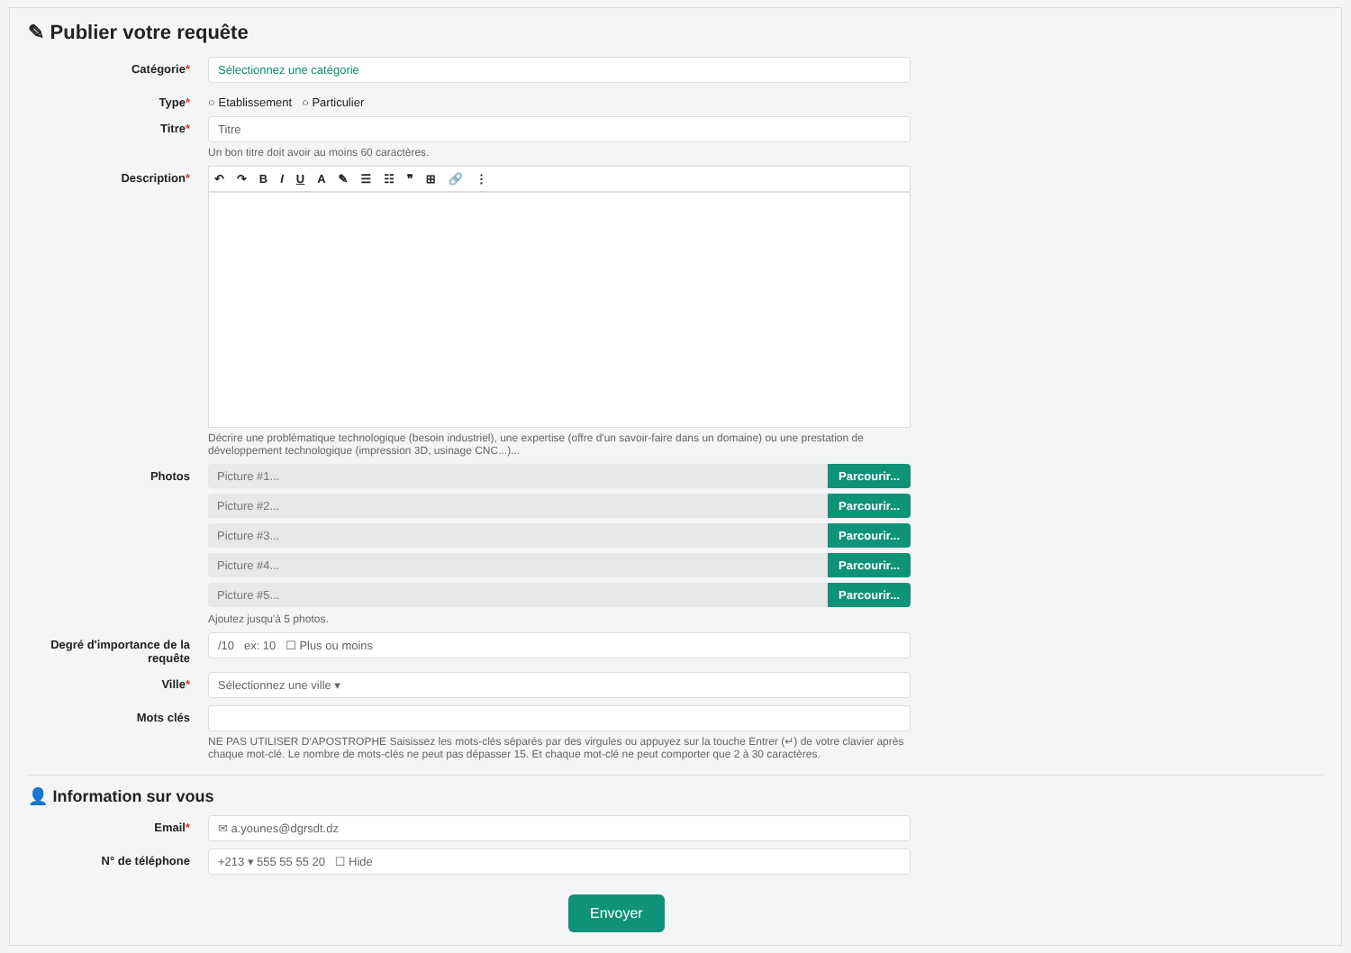✎ Publier votre requête
Catégorie* Sélectionnez une catégorie
Type* ○ Etablissement ○ Particulier
Titre* Titre
Un bon titre doit avoir au moins 60 caractères.
Description* ↶ ↷ BIUA ✎ ☰ ☷ ❞ ⊞ 🔗 ⋮
Décrire une problématique technologique (besoin industriel), une expertise (offre d'un savoir-faire dans un domaine) ou une prestation de développement technologique (impression 3D, usinage CNC...)...
Photos Picture #1... Parcourir...
Picture #2... Parcourir...
Picture #3... Parcourir...
Picture #4... Parcourir...
Picture #5... Parcourir...
Ajoutez jusqu'à 5 photos.
Degré d'importance de la requête
/10 ex: 10 ☐ Plus ou moins
Ville* Sélectionnez une ville ▾
Mots clés NE PAS UTILISER D'APOSTROPHE Saisissez les mots-clés séparés par des virgules ou appuyez sur la touche Entrer (↵) de votre clavier après chaque mot-clé. Le nombre de mots-clés ne peut pas dépasser 15. Et chaque mot-clé ne peut comporter que 2 à 30 caractères.
👤 Information sur vous
Email* ✉ a.younes@dgrsdt.dz
N° de téléphone +213 ▾ 555 55 55 20 ☐ Hide
Envoyer